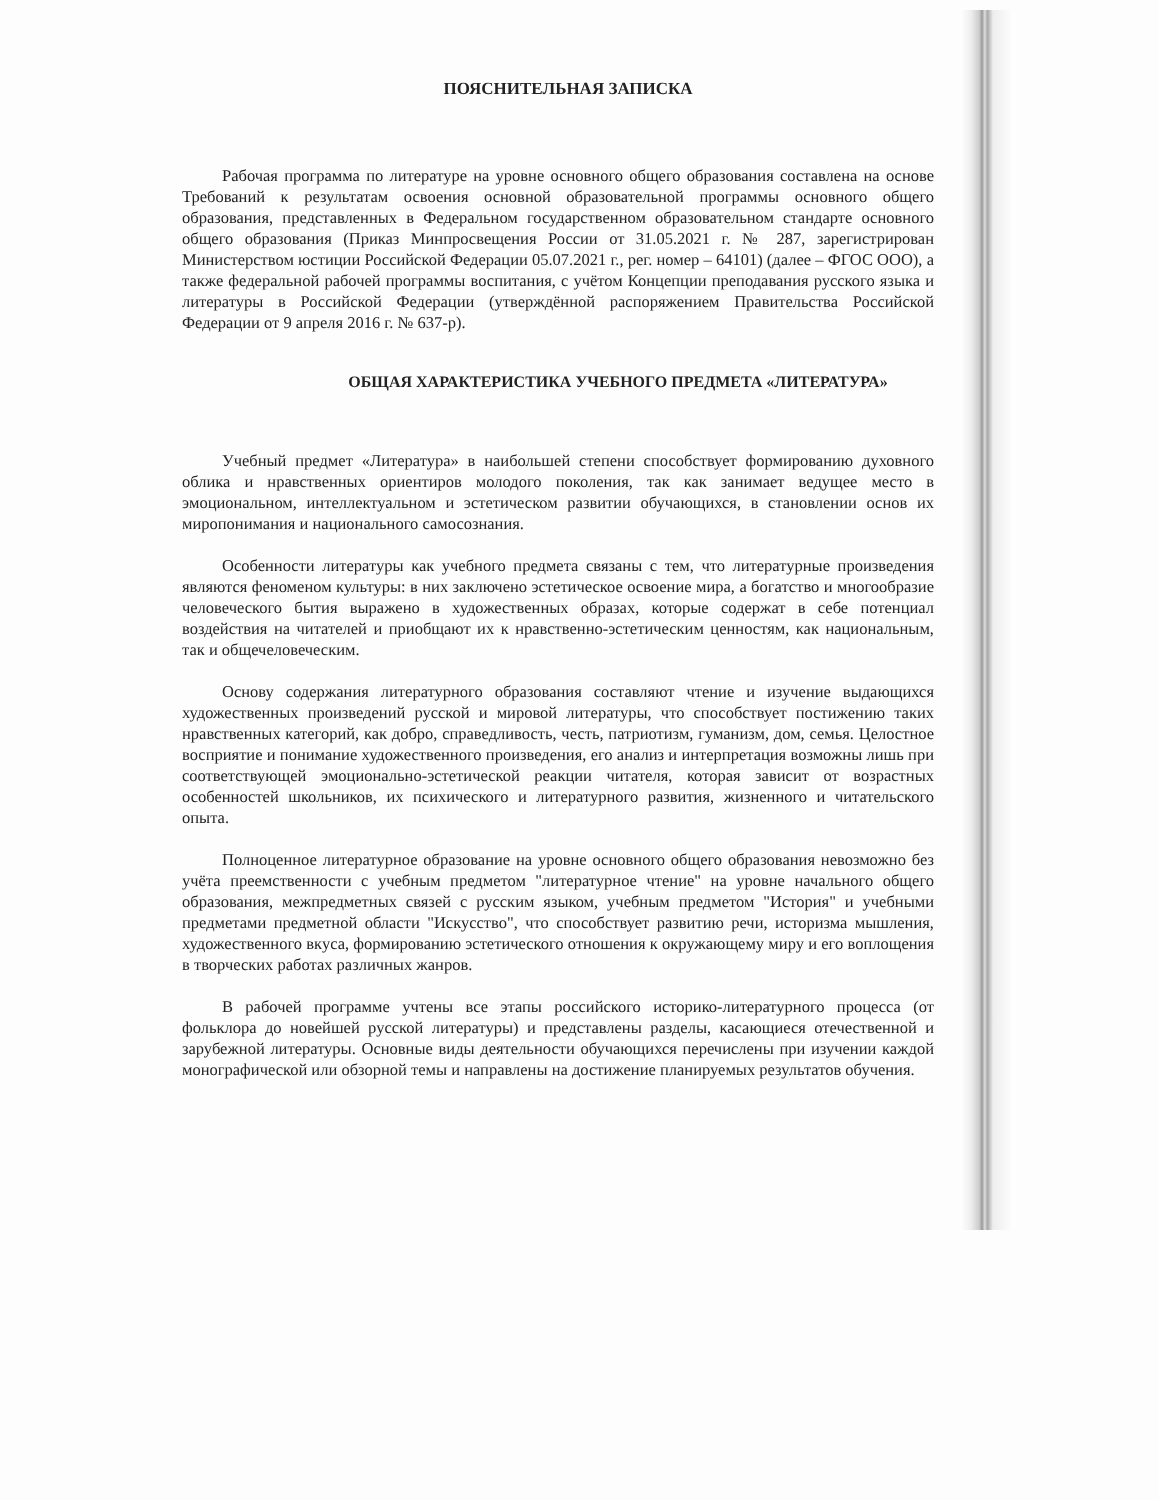ПОЯСНИТЕЛЬНАЯ ЗАПИСКА
Рабочая программа по литературе на уровне основного общего образования составлена на основе Требований к результатам освоения основной образовательной программы основного общего образования, представленных в Федеральном государственном образовательном стандарте основного общего образования (Приказ Минпросвещения России от 31.05.2021 г. № 287, зарегистрирован Министерством юстиции Российской Федерации 05.07.2021 г., рег. номер – 64101) (далее – ФГОС ООО), а также федеральной рабочей программы воспитания, с учётом Концепции преподавания русского языка и литературы в Российской Федерации (утверждённой распоряжением Правительства Российской Федерации от 9 апреля 2016 г. № 637-р).
ОБЩАЯ ХАРАКТЕРИСТИКА УЧЕБНОГО ПРЕДМЕТА «ЛИТЕРАТУРА»
Учебный предмет «Литература» в наибольшей степени способствует формированию духовного облика и нравственных ориентиров молодого поколения, так как занимает ведущее место в эмоциональном, интеллектуальном и эстетическом развитии обучающихся, в становлении основ их миропонимания и национального самосознания.
Особенности литературы как учебного предмета связаны с тем, что литературные произведения являются феноменом культуры: в них заключено эстетическое освоение мира, а богатство и многообразие человеческого бытия выражено в художественных образах, которые содержат в себе потенциал воздействия на читателей и приобщают их к нравственно-эстетическим ценностям, как национальным, так и общечеловеческим.
Основу содержания литературного образования составляют чтение и изучение выдающихся художественных произведений русской и мировой литературы, что способствует постижению таких нравственных категорий, как добро, справедливость, честь, патриотизм, гуманизм, дом, семья. Целостное восприятие и понимание художественного произведения, его анализ и интерпретация возможны лишь при соответствующей эмоционально-эстетической реакции читателя, которая зависит от возрастных особенностей школьников, их психического и литературного развития, жизненного и читательского опыта.
Полноценное литературное образование на уровне основного общего образования невозможно без учёта преемственности с учебным предметом "литературное чтение" на уровне начального общего образования, межпредметных связей с русским языком, учебным предметом "История" и учебными предметами предметной области "Искусство", что способствует развитию речи, историзма мышления, художественного вкуса, формированию эстетического отношения к окружающему миру и его воплощения в творческих работах различных жанров.
В рабочей программе учтены все этапы российского историко-литературного процесса (от фольклора до новейшей русской литературы) и представлены разделы, касающиеся отечественной и зарубежной литературы. Основные виды деятельности обучающихся перечислены при изучении каждой монографической или обзорной темы и направлены на достижение планируемых результатов обучения.